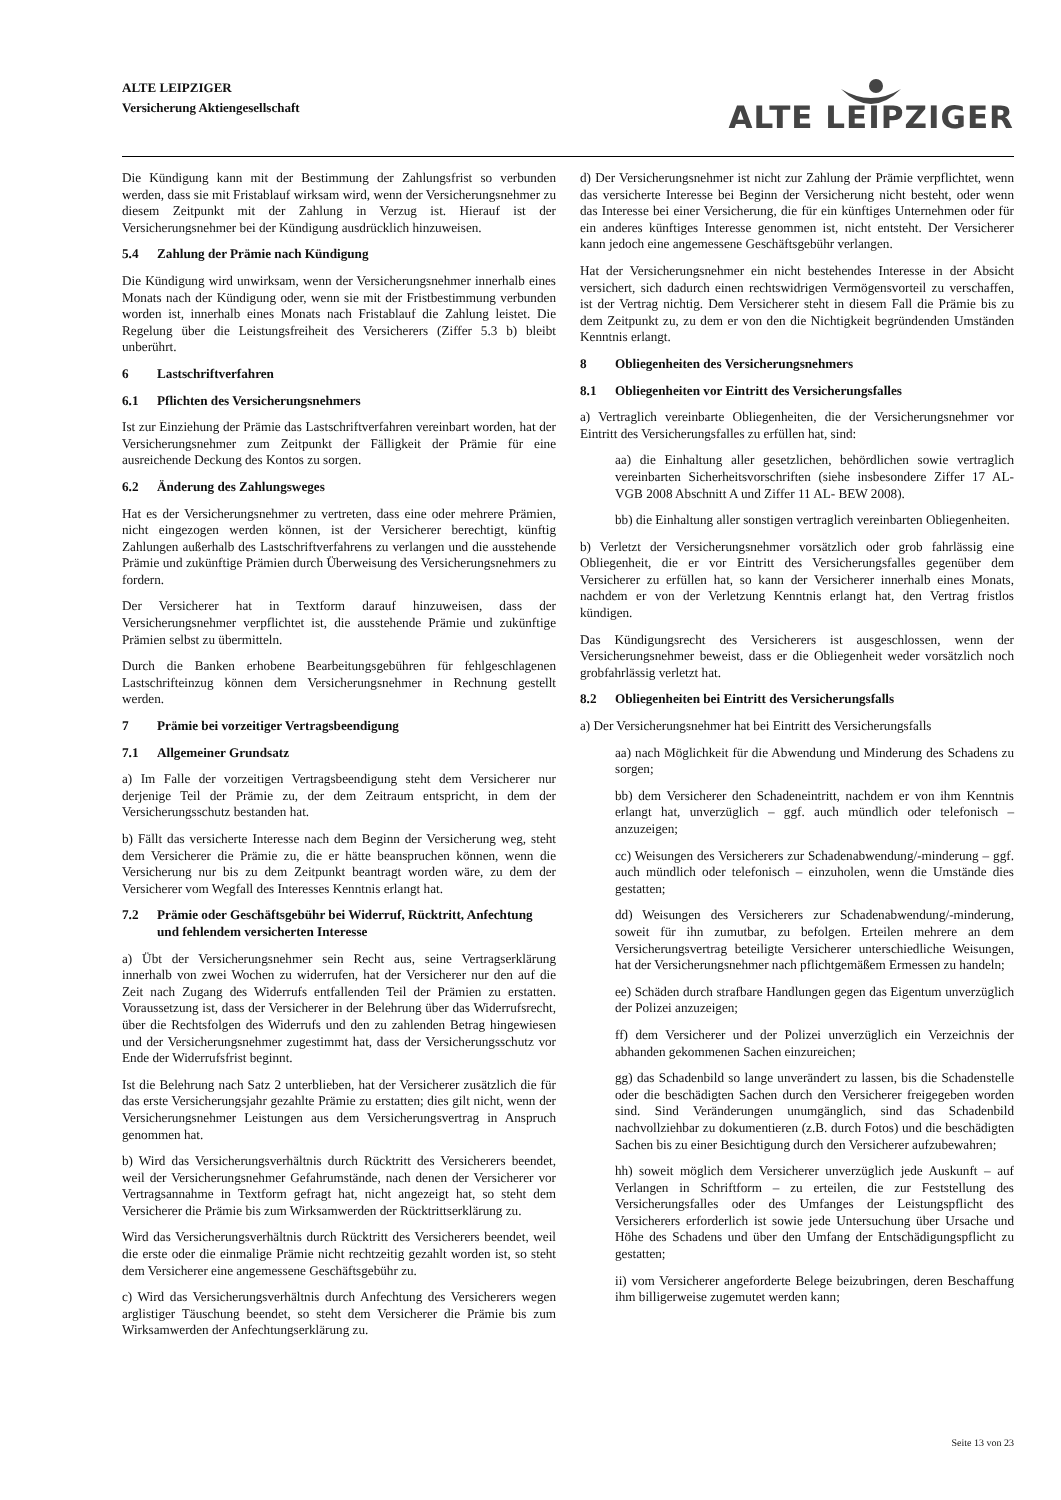ALTE LEIPZIGER
Versicherung Aktiengesellschaft
ALTE LEIPZIGER
Die Kündigung kann mit der Bestimmung der Zahlungsfrist so verbunden werden, dass sie mit Fristablauf wirksam wird, wenn der Versicherungsnehmer zu diesem Zeitpunkt mit der Zahlung in Verzug ist. Hierauf ist der Versicherungsnehmer bei der Kündigung ausdrücklich hinzuweisen.
5.4 Zahlung der Prämie nach Kündigung
Die Kündigung wird unwirksam, wenn der Versicherungsnehmer innerhalb eines Monats nach der Kündigung oder, wenn sie mit der Fristbestimmung verbunden worden ist, innerhalb eines Monats nach Fristablauf die Zahlung leistet. Die Regelung über die Leistungsfreiheit des Versicherers (Ziffer 5.3 b) bleibt unberührt.
6 Lastschriftverfahren
6.1 Pflichten des Versicherungsnehmers
Ist zur Einziehung der Prämie das Lastschriftverfahren vereinbart worden, hat der Versicherungsnehmer zum Zeitpunkt der Fälligkeit der Prämie für eine ausreichende Deckung des Kontos zu sorgen.
6.2 Änderung des Zahlungsweges
Hat es der Versicherungsnehmer zu vertreten, dass eine oder mehrere Prämien, nicht eingezogen werden können, ist der Versicherer berechtigt, künftig Zahlungen außerhalb des Lastschriftverfahrens zu verlangen und die ausstehende Prämie und zukünftige Prämien durch Überweisung des Versicherungsnehmers zu fordern.
Der Versicherer hat in Textform darauf hinzuweisen, dass der Versicherungsnehmer verpflichtet ist, die ausstehende Prämie und zukünftige Prämien selbst zu übermitteln.
Durch die Banken erhobene Bearbeitungsgebühren für fehlgeschlagenen Lastschrifteinzug können dem Versicherungsnehmer in Rechnung gestellt werden.
7 Prämie bei vorzeitiger Vertragsbeendigung
7.1 Allgemeiner Grundsatz
a) Im Falle der vorzeitigen Vertragsbeendigung steht dem Versicherer nur derjenige Teil der Prämie zu, der dem Zeitraum entspricht, in dem der Versicherungsschutz bestanden hat.
b) Fällt das versicherte Interesse nach dem Beginn der Versicherung weg, steht dem Versicherer die Prämie zu, die er hätte beanspruchen können, wenn die Versicherung nur bis zu dem Zeitpunkt beantragt worden wäre, zu dem der Versicherer vom Wegfall des Interesses Kenntnis erlangt hat.
7.2 Prämie oder Geschäftsgebühr bei Widerruf, Rücktritt, Anfechtung und fehlendem versicherten Interesse
a) Übt der Versicherungsnehmer sein Recht aus, seine Vertragserklärung innerhalb von zwei Wochen zu widerrufen, hat der Versicherer nur den auf die Zeit nach Zugang des Widerrufs entfallenden Teil der Prämien zu erstatten. Voraussetzung ist, dass der Versicherer in der Belehrung über das Widerrufsrecht, über die Rechtsfolgen des Widerrufs und den zu zahlenden Betrag hingewiesen und der Versicherungsnehmer zugestimmt hat, dass der Versicherungsschutz vor Ende der Widerrufsfrist beginnt.
Ist die Belehrung nach Satz 2 unterblieben, hat der Versicherer zusätzlich die für das erste Versicherungsjahr gezahlte Prämie zu erstatten; dies gilt nicht, wenn der Versicherungsnehmer Leistungen aus dem Versicherungsvertrag in Anspruch genommen hat.
b) Wird das Versicherungsverhältnis durch Rücktritt des Versicherers beendet, weil der Versicherungsnehmer Gefahrumstände, nach denen der Versicherer vor Vertragsannahme in Textform gefragt hat, nicht angezeigt hat, so steht dem Versicherer die Prämie bis zum Wirksamwerden der Rücktrittserklärung zu.
Wird das Versicherungsverhältnis durch Rücktritt des Versicherers beendet, weil die erste oder die einmalige Prämie nicht rechtzeitig gezahlt worden ist, so steht dem Versicherer eine angemessene Geschäftsgebühr zu.
c) Wird das Versicherungsverhältnis durch Anfechtung des Versicherers wegen arglistiger Täuschung beendet, so steht dem Versicherer die Prämie bis zum Wirksamwerden der Anfechtungserklärung zu.
d) Der Versicherungsnehmer ist nicht zur Zahlung der Prämie verpflichtet, wenn das versicherte Interesse bei Beginn der Versicherung nicht besteht, oder wenn das Interesse bei einer Versicherung, die für ein künftiges Unternehmen oder für ein anderes künftiges Interesse genommen ist, nicht entsteht. Der Versicherer kann jedoch eine angemessene Geschäftsgebühr verlangen.
Hat der Versicherungsnehmer ein nicht bestehendes Interesse in der Absicht versichert, sich dadurch einen rechtswidrigen Vermögensvorteil zu verschaffen, ist der Vertrag nichtig. Dem Versicherer steht in diesem Fall die Prämie bis zu dem Zeitpunkt zu, zu dem er von den die Nichtigkeit begründenden Umständen Kenntnis erlangt.
8 Obliegenheiten des Versicherungsnehmers
8.1 Obliegenheiten vor Eintritt des Versicherungsfalles
a) Vertraglich vereinbarte Obliegenheiten, die der Versicherungsnehmer vor Eintritt des Versicherungsfalles zu erfüllen hat, sind:
aa) die Einhaltung aller gesetzlichen, behördlichen sowie vertraglich vereinbarten Sicherheitsvorschriften (siehe insbesondere Ziffer 17 AL-VGB 2008 Abschnitt A und Ziffer 11 AL- BEW 2008).
bb) die Einhaltung aller sonstigen vertraglich vereinbarten Obliegenheiten.
b) Verletzt der Versicherungsnehmer vorsätzlich oder grob fahrlässig eine Obliegenheit, die er vor Eintritt des Versicherungsfalles gegenüber dem Versicherer zu erfüllen hat, so kann der Versicherer innerhalb eines Monats, nachdem er von der Verletzung Kenntnis erlangt hat, den Vertrag fristlos kündigen.
Das Kündigungsrecht des Versicherers ist ausgeschlossen, wenn der Versicherungsnehmer beweist, dass er die Obliegenheit weder vorsätzlich noch grobfahrlässig verletzt hat.
8.2 Obliegenheiten bei Eintritt des Versicherungsfalls
a) Der Versicherungsnehmer hat bei Eintritt des Versicherungsfalls
aa) nach Möglichkeit für die Abwendung und Minderung des Schadens zu sorgen;
bb) dem Versicherer den Schadeneintritt, nachdem er von ihm Kenntnis erlangt hat, unverzüglich – ggf. auch mündlich oder telefonisch – anzuzeigen;
cc) Weisungen des Versicherers zur Schadenabwendung/-minderung – ggf. auch mündlich oder telefonisch – einzuholen, wenn die Umstände dies gestatten;
dd) Weisungen des Versicherers zur Schadenabwendung/-minderung, soweit für ihn zumutbar, zu befolgen. Erteilen mehrere an dem Versicherungsvertrag beteiligte Versicherer unterschiedliche Weisungen, hat der Versicherungsnehmer nach pflichtgemäßem Ermessen zu handeln;
ee) Schäden durch strafbare Handlungen gegen das Eigentum unverzüglich der Polizei anzuzeigen;
ff) dem Versicherer und der Polizei unverzüglich ein Verzeichnis der abhanden gekommenen Sachen einzureichen;
gg) das Schadenbild so lange unverändert zu lassen, bis die Schadenstelle oder die beschädigten Sachen durch den Versicherer freigegeben worden sind. Sind Veränderungen unumgänglich, sind das Schadenbild nachvollziehbar zu dokumentieren (z.B. durch Fotos) und die beschädigten Sachen bis zu einer Besichtigung durch den Versicherer aufzubewahren;
hh) soweit möglich dem Versicherer unverzüglich jede Auskunft – auf Verlangen in Schriftform – zu erteilen, die zur Feststellung des Versicherungsfalles oder des Umfanges der Leistungspflicht des Versicherers erforderlich ist sowie jede Untersuchung über Ursache und Höhe des Schadens und über den Umfang der Entschädigungspflicht zu gestatten;
ii) vom Versicherer angeforderte Belege beizubringen, deren Beschaffung ihm billigerweise zugemutet werden kann;
Seite 13 von 23